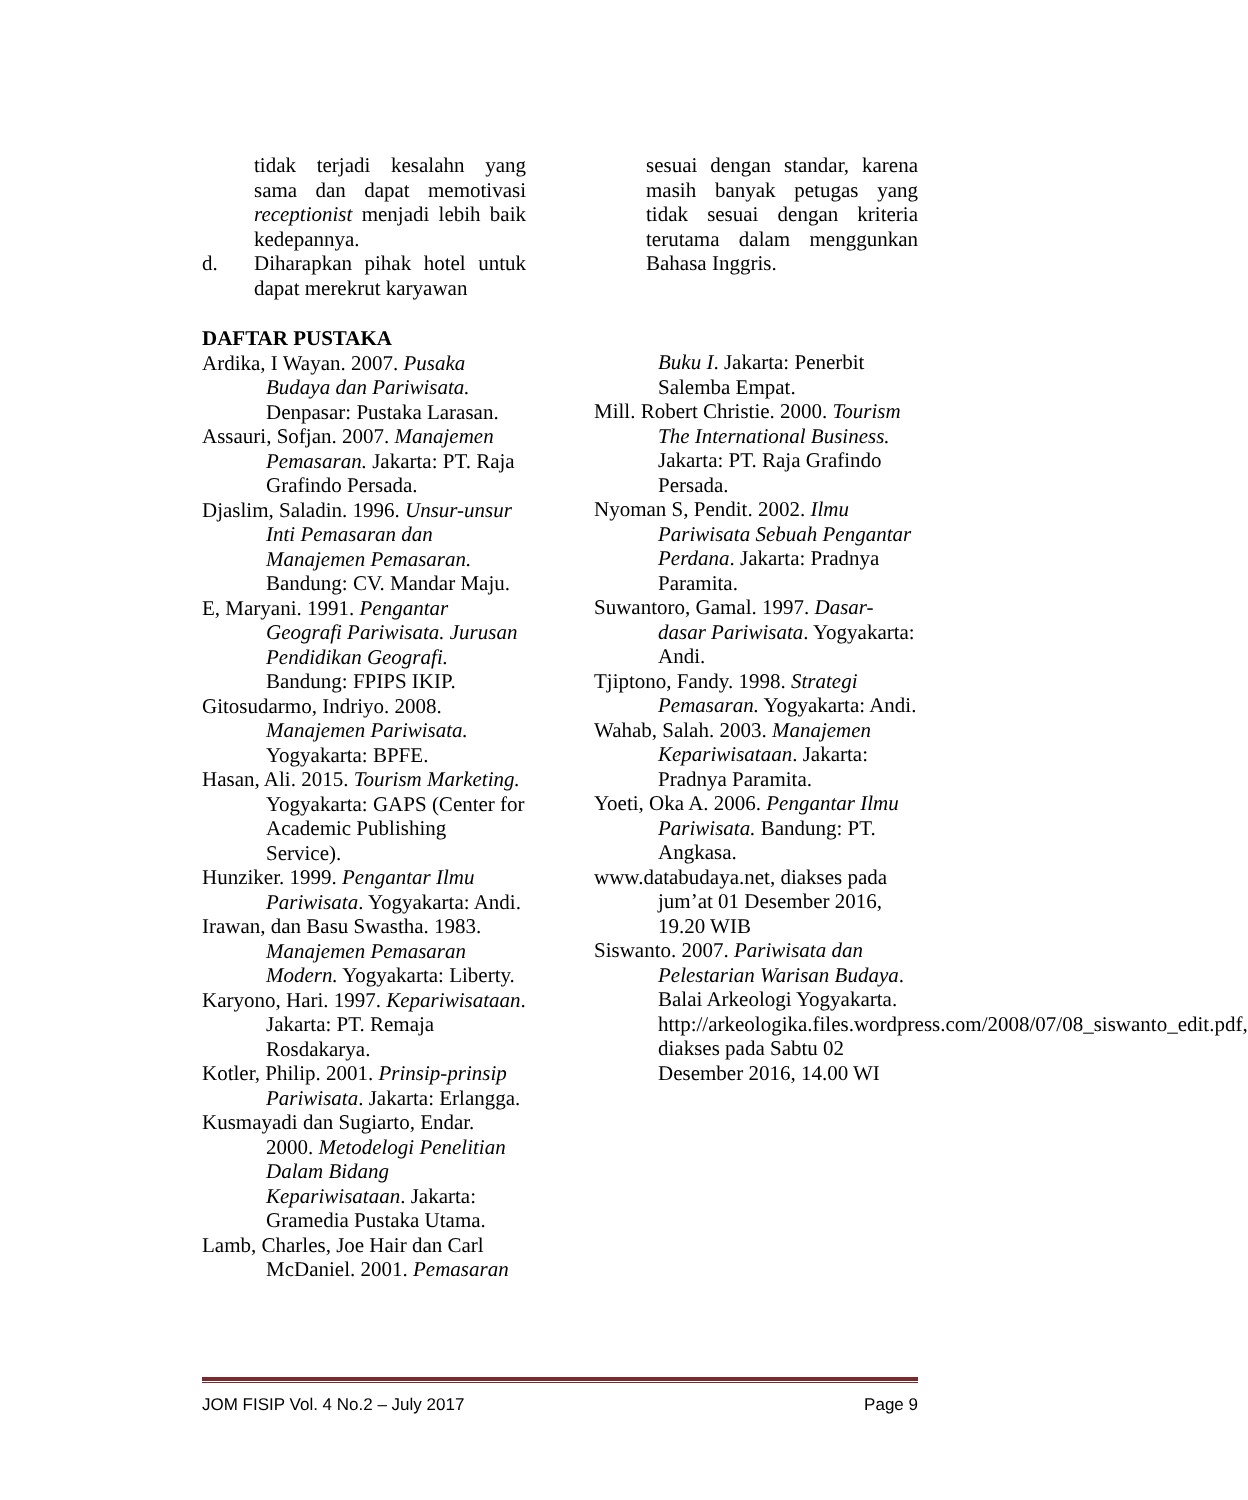tidak terjadi kesalahn yang sama dan dapat memotivasi receptionist menjadi lebih baik kedepannya.
d. Diharapkan pihak hotel untuk dapat merekrut karyawan
sesuai dengan standar, karena masih banyak petugas yang tidak sesuai dengan kriteria terutama dalam menggunkan Bahasa Inggris.
DAFTAR PUSTAKA
Ardika, I Wayan. 2007. Pusaka Budaya dan Pariwisata. Denpasar: Pustaka Larasan.
Assauri, Sofjan. 2007. Manajemen Pemasaran. Jakarta: PT. Raja Grafindo Persada.
Djaslim, Saladin. 1996. Unsur-unsur Inti Pemasaran dan Manajemen Pemasaran. Bandung: CV. Mandar Maju.
E, Maryani. 1991. Pengantar Geografi Pariwisata. Jurusan Pendidikan Geografi. Bandung: FPIPS IKIP.
Gitosudarmo, Indriyo. 2008. Manajemen Pariwisata. Yogyakarta: BPFE.
Hasan, Ali. 2015. Tourism Marketing. Yogyakarta: GAPS (Center for Academic Publishing Service).
Hunziker. 1999. Pengantar Ilmu Pariwisata. Yogyakarta: Andi.
Irawan, dan Basu Swastha. 1983. Manajemen Pemasaran Modern. Yogyakarta: Liberty.
Karyono, Hari. 1997. Kepariwisataan. Jakarta: PT. Remaja Rosdakarya.
Kotler, Philip. 2001. Prinsip-prinsip Pariwisata. Jakarta: Erlangga.
Kusmayadi dan Sugiarto, Endar. 2000. Metodelogi Penelitian Dalam Bidang Kepariwisataan. Jakarta: Gramedia Pustaka Utama.
Lamb, Charles, Joe Hair dan Carl McDaniel. 2001. Pemasaran
Buku I. Jakarta: Penerbit Salemba Empat.
Mill. Robert Christie. 2000. Tourism The International Business. Jakarta: PT. Raja Grafindo Persada.
Nyoman S, Pendit. 2002. Ilmu Pariwisata Sebuah Pengantar Perdana. Jakarta: Pradnya Paramita.
Suwantoro, Gamal. 1997. Dasar-dasar Pariwisata. Yogyakarta: Andi.
Tjiptono, Fandy. 1998. Strategi Pemasaran. Yogyakarta: Andi.
Wahab, Salah. 2003. Manajemen Kepariwisataan. Jakarta: Pradnya Paramita.
Yoeti, Oka A. 2006. Pengantar Ilmu Pariwisata. Bandung: PT. Angkasa.
www.databudaya.net, diakses pada jum’at 01 Desember 2016, 19.20 WIB
Siswanto. 2007. Pariwisata dan Pelestarian Warisan Budaya. Balai Arkeologi Yogyakarta. http://arkeologika.files.wordpress.com/2008/07/08_siswanto_edit.pdf, diakses pada Sabtu 02 Desember 2016, 14.00 WI
JOM FISIP Vol. 4 No.2 – July 2017 Page 9